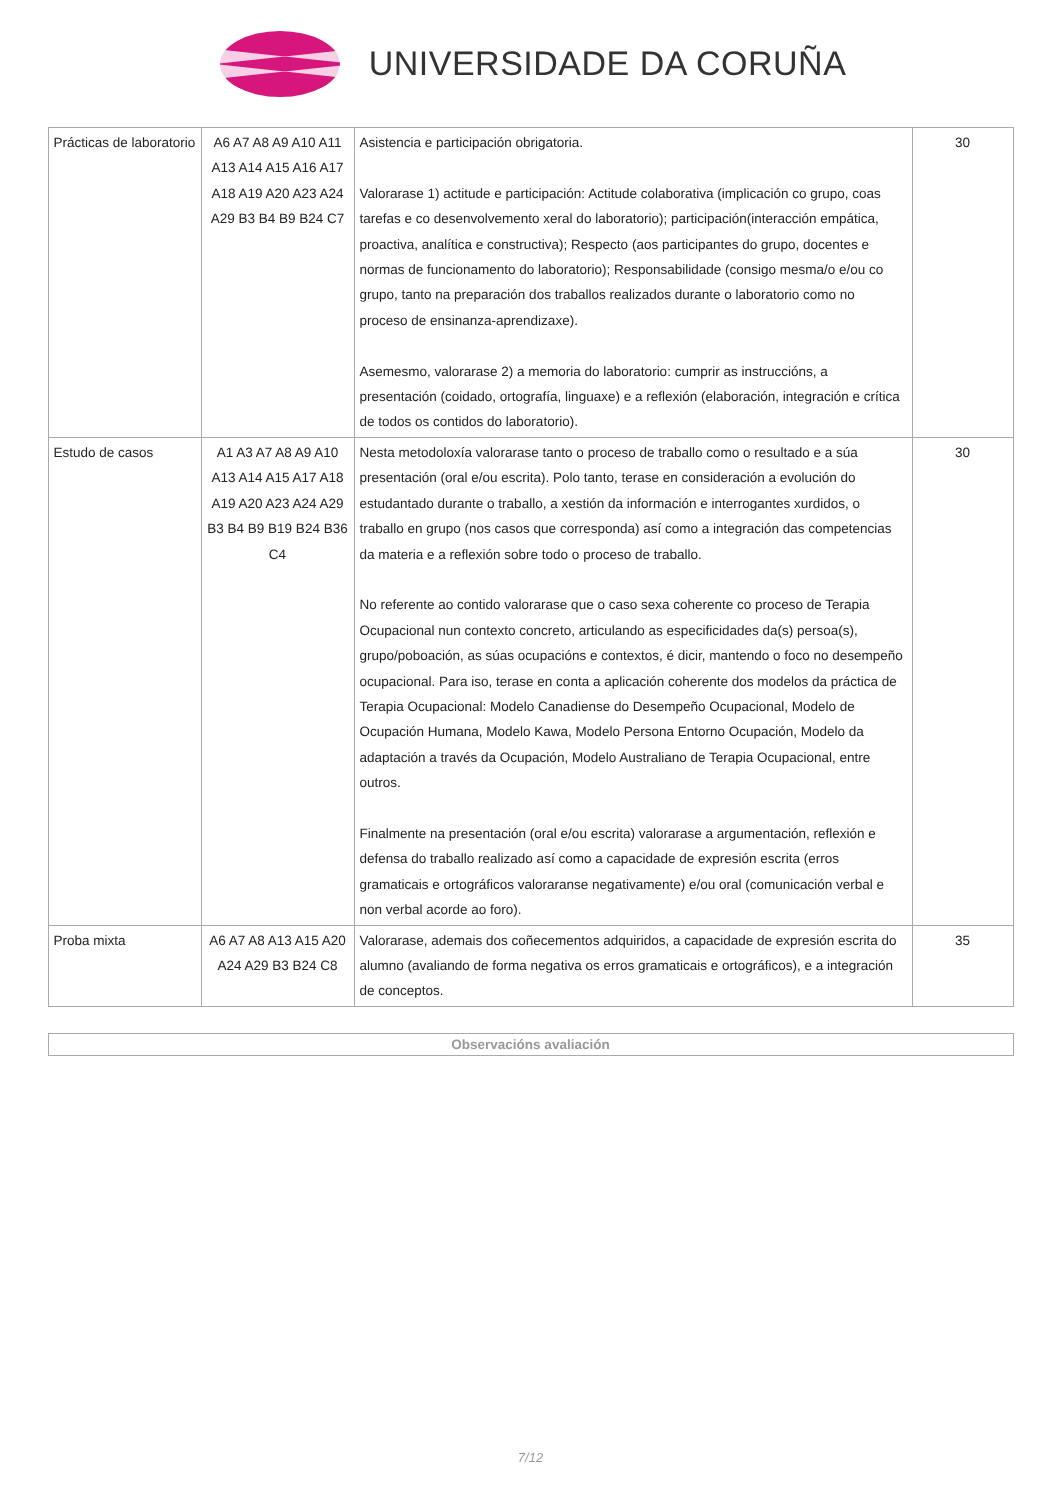UNIVERSIDADE DA CORUÑA
| Prácticas de laboratorio | A6 A7 A8 A9 A10 A11 A13 A14 A15 A16 A17 A18 A19 A20 A23 A24 A29 B3 B4 B9 B24 C7 | Asistencia e participación obrigatoria. Valorarase 1) actitude e participación: Actitude colaborativa (implicación co grupo, coas tarefas e co desenvolvemento xeral do laboratorio); participación(interacción empática, proactiva, analítica e constructiva); Respecto (aos participantes do grupo, docentes e normas de funcionamento do laboratorio); Responsabilidade (consigo mesma/o e/ou co grupo, tanto na preparación dos traballos realizados durante o laboratorio como no proceso de ensinanza-aprendizaxe). Asemesmo, valorarase 2) a memoria do laboratorio: cumprir as instruccións, a presentación (coidado, ortografía, linguaxe) e a reflexión (elaboración, integración e crítica de todos os contidos do laboratorio). | 30 |
| Estudo de casos | A1 A3 A7 A8 A9 A10 A13 A14 A15 A17 A18 A19 A20 A23 A24 A29 B3 B4 B9 B19 B24 B36 C4 | Nesta metodoloxía valorarase tanto o proceso de traballo como o resultado e a súa presentación (oral e/ou escrita). Polo tanto, terase en consideración a evolución do estudantado durante o traballo, a xestión da información e interrogantes xurdidos, o traballo en grupo (nos casos que corresponda) así como a integración das competencias da materia e a reflexión sobre todo o proceso de traballo. No referente ao contido valorarase que o caso sexa coherente co proceso de Terapia Ocupacional nun contexto concreto, articulando as especificidades da(s) persoa(s), grupo/poboación, as súas ocupacións e contextos, é dicir, mantendo o foco no desempeño ocupacional. Para iso, terase en conta a aplicación coherente dos modelos da práctica de Terapia Ocupacional: Modelo Canadiense do Desempeño Ocupacional, Modelo de Ocupación Humana, Modelo Kawa, Modelo Persona Entorno Ocupación, Modelo da adaptación a través da Ocupación, Modelo Australiano de Terapia Ocupacional, entre outros. Finalmente na presentación (oral e/ou escrita) valorarase a argumentación, reflexión e defensa do traballo realizado así como a capacidade de expresión escrita (erros gramaticais e ortográficos valoraranse negativamente) e/ou oral (comunicación verbal e non verbal acorde ao foro). | 30 |
| Proba mixta | A6 A7 A8 A13 A15 A20 A24 A29 B3 B24 C8 | Valorarase, ademais dos coñecementos adquiridos, a capacidade de expresión escrita do alumno (avaliando de forma negativa os erros gramaticais e ortográficos), e a integración de conceptos. | 35 |
Observacións avaliación
7/12